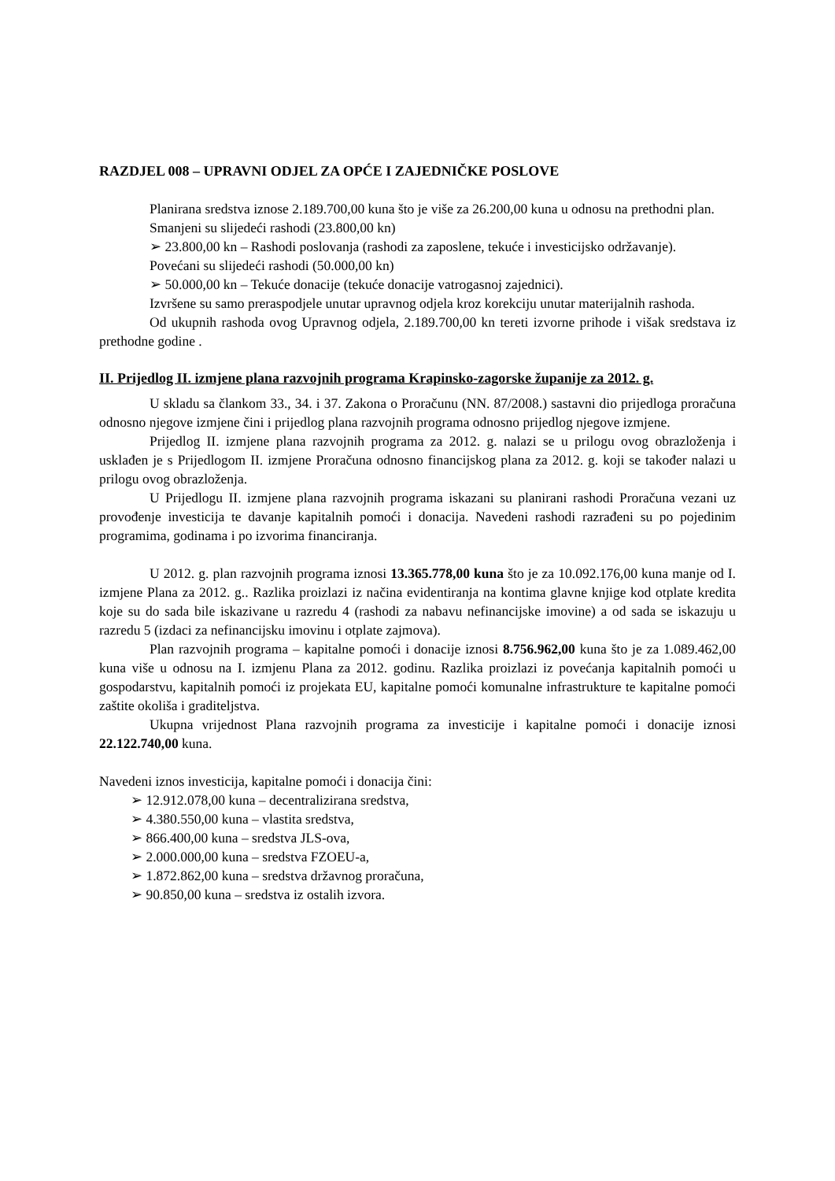RAZDJEL 008 – UPRAVNI ODJEL ZA OPĆE I ZAJEDNIČKE POSLOVE
Planirana sredstva iznose 2.189.700,00 kuna što je više za 26.200,00 kuna u odnosu na prethodni plan.
Smanjeni su slijedeći rashodi (23.800,00 kn)
➢ 23.800,00 kn – Rashodi poslovanja (rashodi za zaposlene, tekuće i investicijsko održavanje).
Povećani su slijedeći rashodi (50.000,00 kn)
➢ 50.000,00 kn – Tekuće donacije (tekuće donacije vatrogasnoj zajednici).
Izvršene su samo preraspodjele unutar upravnog odjela kroz korekciju unutar materijalnih rashoda.
Od ukupnih rashoda ovog Upravnog odjela, 2.189.700,00 kn tereti izvorne prihode i višak sredstava iz prethodne godine .
II. Prijedlog II. izmjene plana razvojnih programa Krapinsko-zagorske županije za 2012. g.
U skladu sa člankom 33., 34. i 37. Zakona o Proračunu (NN. 87/2008.) sastavni dio prijedloga proračuna odnosno njegove izmjene čini i prijedlog plana razvojnih programa odnosno prijedlog njegove izmjene.
Prijedlog II. izmjene plana razvojnih programa za 2012. g. nalazi se u prilogu ovog obrazloženja i usklađen je s Prijedlogom II. izmjene Proračuna odnosno financijskog plana za 2012. g. koji se također nalazi u prilogu ovog obrazloženja.
U Prijedlogu II. izmjene plana razvojnih programa iskazani su planirani rashodi Proračuna vezani uz provođenje investicija te davanje kapitalnih pomoći i donacija. Navedeni rashodi razrađeni su po pojedinim programima, godinama i po izvorima financiranja.
U 2012. g. plan razvojnih programa iznosi 13.365.778,00 kuna što je za 10.092.176,00 kuna manje od I. izmjene Plana za 2012. g.. Razlika proizlazi iz načina evidentiranja na kontima glavne knjige kod otplate kredita koje su do sada bile iskazivane u razredu 4 (rashodi za nabavu nefinancijske imovine) a od sada se iskazuju u razredu 5 (izdaci za nefinancijsku imovinu i otplate zajmova).
Plan razvojnih programa – kapitalne pomoći i donacije iznosi 8.756.962,00 kuna što je za 1.089.462,00 kuna više u odnosu na I. izmjenu Plana za 2012. godinu. Razlika proizlazi iz povećanja kapitalnih pomoći u gospodarstvu, kapitalnih pomoći iz projekata EU, kapitalne pomoći komunalne infrastrukture te kapitalne pomoći zaštite okoliša i graditeljstva.
Ukupna vrijednost Plana razvojnih programa za investicije i kapitalne pomoći i donacije iznosi 22.122.740,00 kuna.
Navedeni iznos investicija, kapitalne pomoći i donacija čini:
➢ 12.912.078,00 kuna – decentralizirana sredstva,
➢ 4.380.550,00 kuna – vlastita sredstva,
➢ 866.400,00 kuna – sredstva JLS-ova,
➢ 2.000.000,00 kuna – sredstva FZOEU-a,
➢ 1.872.862,00 kuna – sredstva državnog proračuna,
➢ 90.850,00 kuna – sredstva iz ostalih izvora.